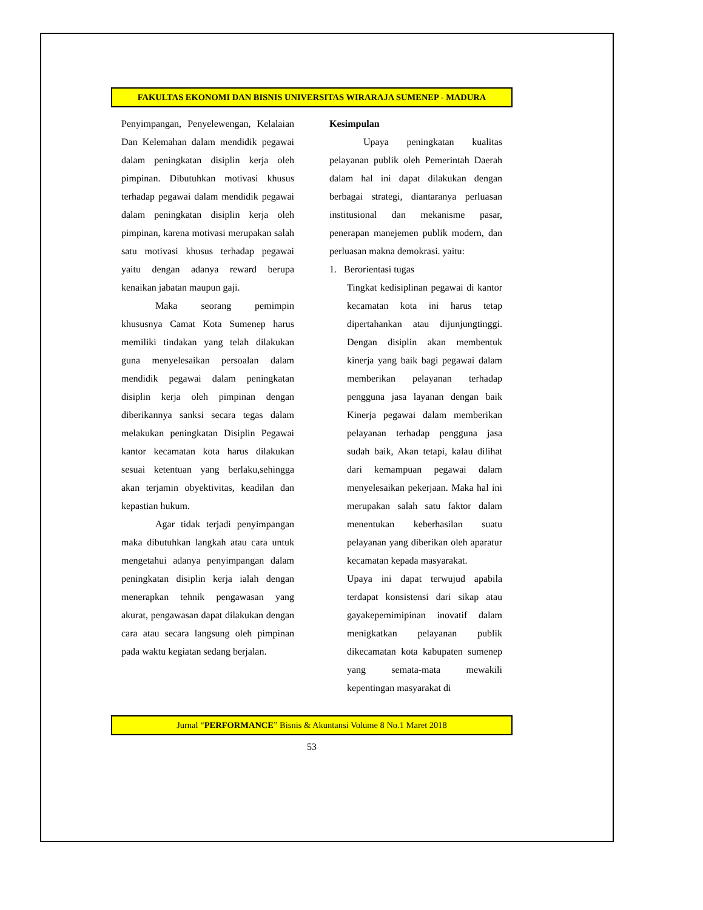FAKULTAS EKONOMI DAN BISNIS UNIVERSITAS WIRARAJA SUMENEP - MADURA
Penyimpangan, Penyelewengan, Kelalaian Dan Kelemahan dalam mendidik pegawai dalam peningkatan disiplin kerja oleh pimpinan. Dibutuhkan motivasi khusus terhadap pegawai dalam mendidik pegawai dalam peningkatan disiplin kerja oleh pimpinan, karena motivasi merupakan salah satu motivasi khusus terhadap pegawai yaitu dengan adanya reward berupa kenaikan jabatan maupun gaji.
Maka seorang pemimpin khususnya Camat Kota Sumenep harus memiliki tindakan yang telah dilakukan guna menyelesaikan persoalan dalam mendidik pegawai dalam peningkatan disiplin kerja oleh pimpinan dengan diberikannya sanksi secara tegas dalam melakukan peningkatan Disiplin Pegawai kantor kecamatan kota harus dilakukan sesuai ketentuan yang berlaku,sehingga akan terjamin obyektivitas, keadilan dan kepastian hukum.
Agar tidak terjadi penyimpangan maka dibutuhkan langkah atau cara untuk mengetahui adanya penyimpangan dalam peningkatan disiplin kerja ialah dengan menerapkan tehnik pengawasan yang akurat, pengawasan dapat dilakukan dengan cara atau secara langsung oleh pimpinan pada waktu kegiatan sedang berjalan.
Kesimpulan
Upaya peningkatan kualitas pelayanan publik oleh Pemerintah Daerah dalam hal ini dapat dilakukan dengan berbagai strategi, diantaranya perluasan institusional dan mekanisme pasar, penerapan manejemen publik modern, dan perluasan makna demokrasi. yaitu:
1. Berorientasi tugas
Tingkat kedisiplinan pegawai di kantor kecamatan kota ini harus tetap dipertahankan atau dijunjungtinggi. Dengan disiplin akan membentuk kinerja yang baik bagi pegawai dalam memberikan pelayanan terhadap pengguna jasa layanan dengan baik Kinerja pegawai dalam memberikan pelayanan terhadap pengguna jasa sudah baik, Akan tetapi, kalau dilihat dari kemampuan pegawai dalam menyelesaikan pekerjaan. Maka hal ini merupakan salah satu faktor dalam menentukan keberhasilan suatu pelayanan yang diberikan oleh aparatur kecamatan kepada masyarakat.
Upaya ini dapat terwujud apabila terdapat konsistensi dari sikap atau gayakepemimipinan inovatif dalam menigkatkan pelayanan publik dikecamatan kota kabupaten sumenep yang semata-mata mewakili kepentingan masyarakat di
Jurnal “PERFORMANCE” Bisnis & Akuntansi Volume 8 No.1 Maret 2018
53